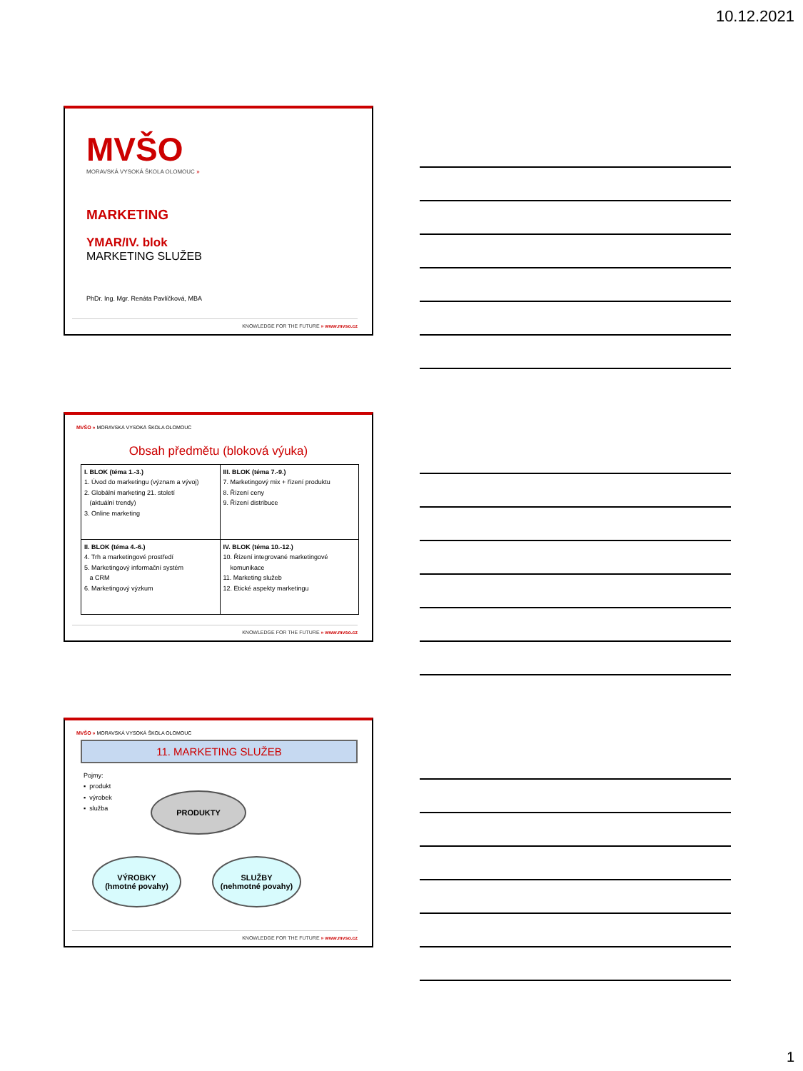10.12.2021
MVŠO
MORAVSKÁ VYSOKÁ ŠKOLA OLOMOUC »
MARKETING
YMAR/IV. blok
MARKETING SLUŽEB
PhDr. Ing. Mgr. Renáta Pavlíčková, MBA
KNOWLEDGE FOR THE FUTURE » www.mvso.cz
MVŠO » MORAVSKÁ VYSOKÁ ŠKOLA OLOMOUC
Obsah předmětu (bloková výuka)
| I. BLOK (téma 1.-3.) 1. Úvod do marketingu (význam a vývoj) 2. Globální marketing 21. století (aktuální trendy) 3. Online marketing | III. BLOK (téma 7.-9.) 7. Marketingový mix + řízení produktu 8. Řízení ceny 9. Řízení distribuce |
| II. BLOK (téma 4.-6.) 4. Trh a marketingové prostředí 5. Marketingový informační systém a CRM 6. Marketingový výzkum | IV. BLOK (téma 10.-12.) 10. Řízení integrované marketingové komunikace 11. Marketing služeb 12. Etické aspekty marketingu |
KNOWLEDGE FOR THE FUTURE » www.mvso.cz
MVŠO » MORAVSKÁ VYSOKÁ ŠKOLA OLOMOUC
11. MARKETING SLUŽEB
Pojmy:
▪ produkt
▪ výrobek
▪ služba
PRODUKTY
VÝROBKY
(hmotné povahy)
SLUŽBY
(nehmotné povahy)
KNOWLEDGE FOR THE FUTURE » www.mvso.cz
1